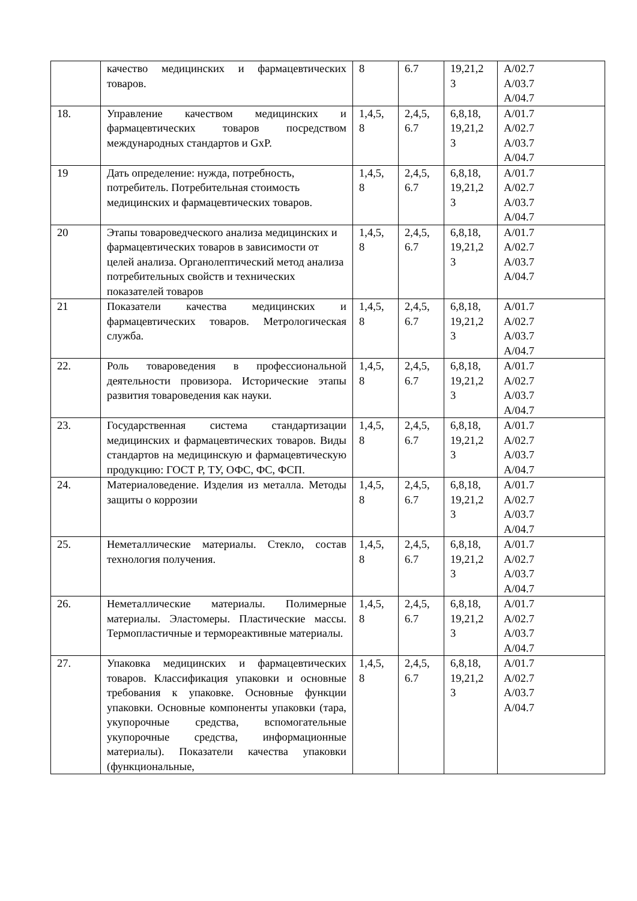| | качество медицинских и фармацевтических товаров. | 8 | 6.7 | 19,21,2 3 | A/02.7 A/03.7 A/04.7 |
| 18. | Управление качеством медицинских и фармацевтических товаров посредством международных стандартов и GxP. | 1,4,5, 8 | 2,4,5, 6.7 | 6,8,18, 19,21,2 3 | A/01.7 A/02.7 A/03.7 A/04.7 |
| 19 | Дать определение: нужда, потребность, потребитель. Потребительная стоимость медицинских и фармацевтических товаров. | 1,4,5, 8 | 2,4,5, 6.7 | 6,8,18, 19,21,2 3 | A/01.7 A/02.7 A/03.7 A/04.7 |
| 20 | Этапы товароведческого анализа медицинских и фармацевтических товаров в зависимости от целей анализа. Органолептический метод анализа потребительных свойств и технических показателей товаров | 1,4,5, 8 | 2,4,5, 6.7 | 6,8,18, 19,21,2 3 | A/01.7 A/02.7 A/03.7 A/04.7 |
| 21 | Показатели качества медицинских и фармацевтических товаров. Метрологическая служба. | 1,4,5, 8 | 2,4,5, 6.7 | 6,8,18, 19,21,2 3 | A/01.7 A/02.7 A/03.7 A/04.7 |
| 22. | Роль товароведения в профессиональной деятельности провизора. Исторические этапы развития товароведения как науки. | 1,4,5, 8 | 2,4,5, 6.7 | 6,8,18, 19,21,2 3 | A/01.7 A/02.7 A/03.7 A/04.7 |
| 23. | Государственная система стандартизации медицинских и фармацевтических товаров. Виды стандартов на медицинскую и фармацевтическую продукцию: ГОСТ Р, ТУ, ОФС, ФС, ФСП. | 1,4,5, 8 | 2,4,5, 6.7 | 6,8,18, 19,21,2 3 | A/01.7 A/02.7 A/03.7 A/04.7 |
| 24. | Материаловедение. Изделия из металла. Методы защиты о коррозии | 1,4,5, 8 | 2,4,5, 6.7 | 6,8,18, 19,21,2 3 | A/01.7 A/02.7 A/03.7 A/04.7 |
| 25. | Неметаллические материалы. Стекло, состав технология получения. | 1,4,5, 8 | 2,4,5, 6.7 | 6,8,18, 19,21,2 3 | A/01.7 A/02.7 A/03.7 A/04.7 |
| 26. | Неметаллические материалы. Полимерные материалы. Эластомеры. Пластические массы. Термопластичные и термореактивные материалы. | 1,4,5, 8 | 2,4,5, 6.7 | 6,8,18, 19,21,2 3 | A/01.7 A/02.7 A/03.7 A/04.7 |
| 27. | Упаковка медицинских и фармацевтических товаров. Классификация упаковки и основные требования к упаковке. Основные функции упаковки. Основные компоненты упаковки (тара, укупорочные средства, вспомогательные укупорочные средства, информационные материалы). Показатели качества упаковки (функциональные, | 1,4,5, 8 | 2,4,5, 6.7 | 6,8,18, 19,21,2 3 | A/01.7 A/02.7 A/03.7 A/04.7 |